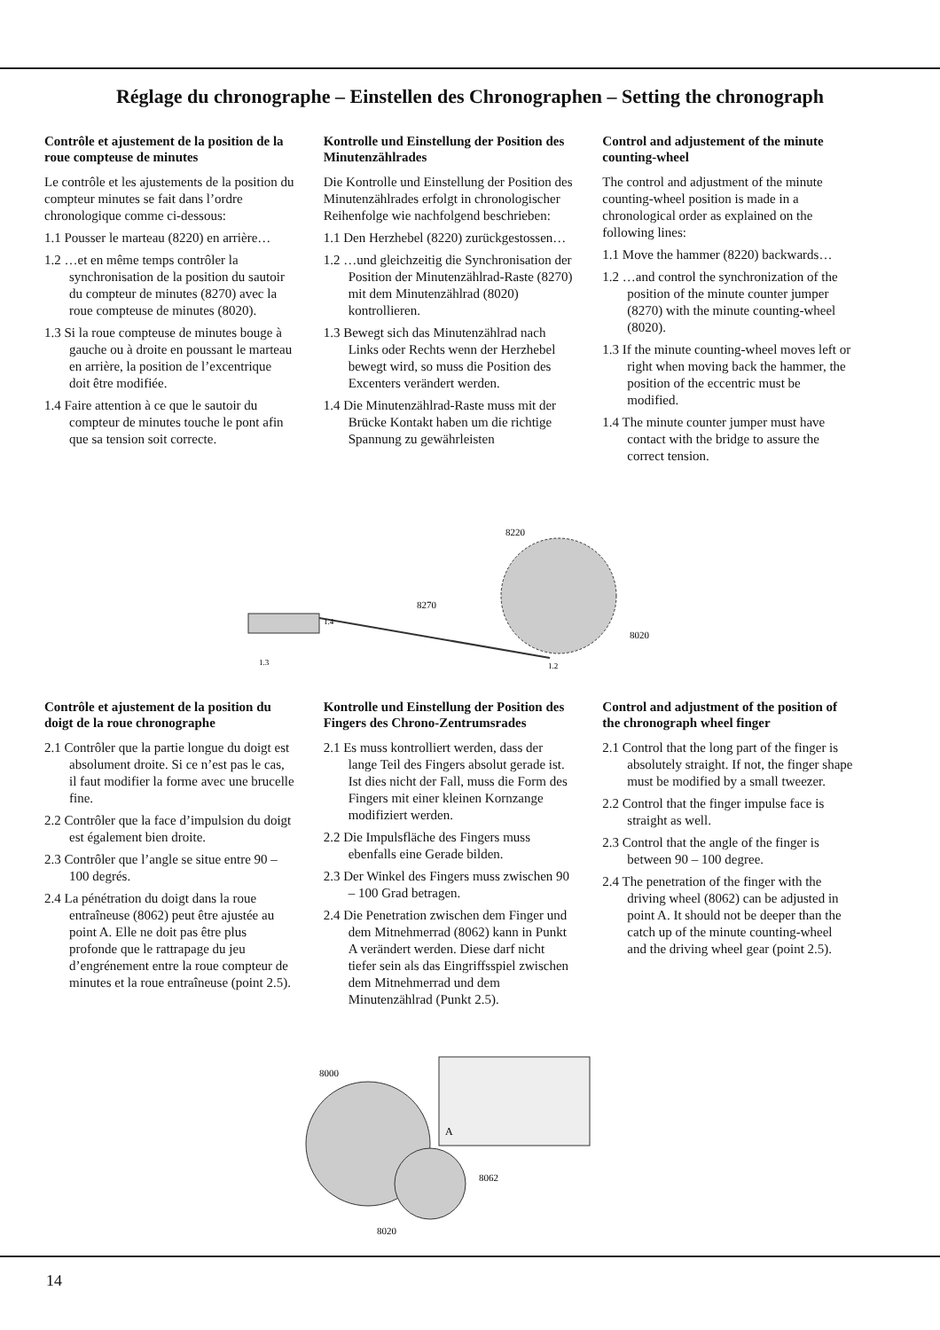Réglage du chronographe – Einstellen des Chronographen – Setting the chronograph
Contrôle et ajustement de la position de la roue compteuse de minutes
Le contrôle et les ajustements de la position du compteur minutes se fait dans l’ordre chronologique comme ci-dessous:
1.1 Pousser le marteau (8220) en arrière…
1.2 …et en même temps contrôler la synchronisation de la position du sautoir du compteur de minutes (8270) avec la roue compteuse de minutes (8020).
1.3 Si la roue compteuse de minutes bouge à gauche ou à droite en poussant le marteau en arrière, la position de l’excentrique doit être modifiée.
1.4 Faire attention à ce que le sautoir du compteur de minutes touche le pont afin que sa tension soit correcte.
Kontrolle und Einstellung der Position des Minutenzählrades
Die Kontrolle und Einstellung der Position des Minutenzählrades erfolgt in chronologischer Reihenfolge wie nachfolgend beschrieben:
1.1 Den Herzhebel (8220) zurückgestossen…
1.2 …und gleichzeitig die Synchronisation der Position der Minutenzählrad-Raste (8270) mit dem Minutenzählrad (8020) kontrollieren.
1.3 Bewegt sich das Minutenzählrad nach Links oder Rechts wenn der Herzhebel bewegt wird, so muss die Position des Excenters verändert werden.
1.4 Die Minutenzählrad-Raste muss mit der Brücke Kontakt haben um die richtige Spannung zu gewährleisten
Control and adjustement of the minute counting-wheel
The control and adjustment of the minute counting-wheel position is made in a chronological order as explained on the following lines:
1.1 Move the hammer (8220) backwards…
1.2 …and control the synchronization of the position of the minute counter jumper (8270) with the minute counting-wheel (8020).
1.3 If the minute counting-wheel moves left or right when moving back the hammer, the position of the eccentric must be modified.
1.4 The minute counter jumper must have contact with the bridge to assure the correct tension.
8220
8270
8020
1.4
1.3
1.2
Contrôle et ajustement de la position du doigt de la roue chronographe
2.1 Contrôler que la partie longue du doigt est absolument droite. Si ce n’est pas le cas, il faut modifier la forme avec une brucelle fine.
2.2 Contrôler que la face d’impulsion du doigt est également bien droite.
2.3 Contrôler que l’angle se situe entre 90 – 100 degrés.
2.4 La pénétration du doigt dans la roue entraîneuse (8062) peut être ajustée au point A. Elle ne doit pas être plus profonde que le rattrapage du jeu d’engrénement entre la roue compteur de minutes et la roue entraîneuse (point 2.5).
Kontrolle und Einstellung der Position des Fingers des Chrono-Zentrumsrades
2.1 Es muss kontrolliert werden, dass der lange Teil des Fingers absolut gerade ist. Ist dies nicht der Fall, muss die Form des Fingers mit einer kleinen Kornzange modifiziert werden.
2.2 Die Impulsfläche des Fingers muss ebenfalls eine Gerade bilden.
2.3 Der Winkel des Fingers muss zwischen 90 – 100 Grad betragen.
2.4 Die Penetration zwischen dem Finger und dem Mitnehmerrad (8062) kann in Punkt A verändert werden. Diese darf nicht tiefer sein als das Eingriffsspiel zwischen dem Mitnehmerrad und dem Minutenzählrad (Punkt 2.5).
Control and adjustment of the position of the chronograph wheel finger
2.1 Control that the long part of the finger is absolutely straight. If not, the finger shape must be modified by a small tweezer.
2.2 Control that the finger impulse face is straight as well.
2.3 Control that the angle of the finger is between 90 – 100 degree.
2.4 The penetration of the finger with the driving wheel (8062) can be adjusted in point A. It should not be deeper than the catch up of the minute counting-wheel and the driving wheel gear (point 2.5).
8000
8062
8020
A
14